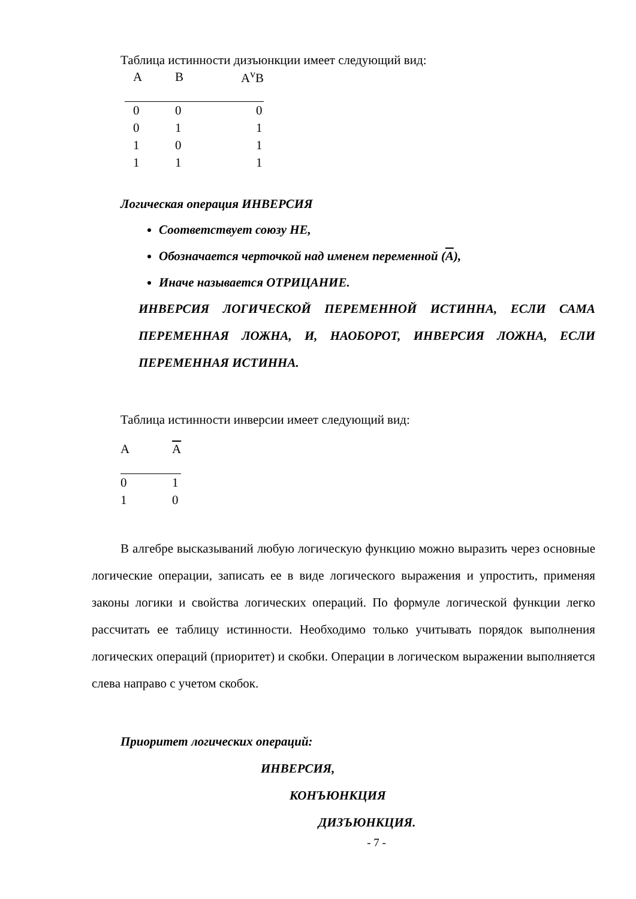Таблица истинности дизъюнкции имеет следующий вид:
| A | B | A<sup>v</sup>B |
| --- | --- | --- |
| 0 | 0 | 0 |
| 0 | 1 | 1 |
| 1 | 0 | 1 |
| 1 | 1 | 1 |
Логическая операция ИНВЕРСИЯ
Соответствует союзу НЕ,
Обозначается черточкой над именем переменной (A),
Иначе называется ОТРИЦАНИЕ.
ИНВЕРСИЯ ЛОГИЧЕСКОЙ ПЕРЕМЕННОЙ ИСТИННА, ЕСЛИ САМА ПЕРЕМЕННАЯ ЛОЖНА, И, НАОБОРОТ, ИНВЕРСИЯ ЛОЖНА, ЕСЛИ ПЕРЕМЕННАЯ ИСТИННА.
Таблица истинности инверсии имеет следующий вид:
| A | A |
| --- | --- |
| 0 | 1 |
| 1 | 0 |
В алгебре высказываний любую логическую функцию можно выразить через основные логические операции, записать ее в виде логического выражения и упростить, применяя законы логики и свойства логических операций. По формуле логической функции легко рассчитать ее таблицу истинности. Необходимо только учитывать порядок выполнения логических операций (приоритет) и скобки. Операции в логическом выражении выполняется слева направо с учетом скобок.
Приоритет логических операций:
ИНВЕРСИЯ,
КОНЪЮНКЦИЯ
ДИЗЪЮНКЦИЯ.
- 7 -